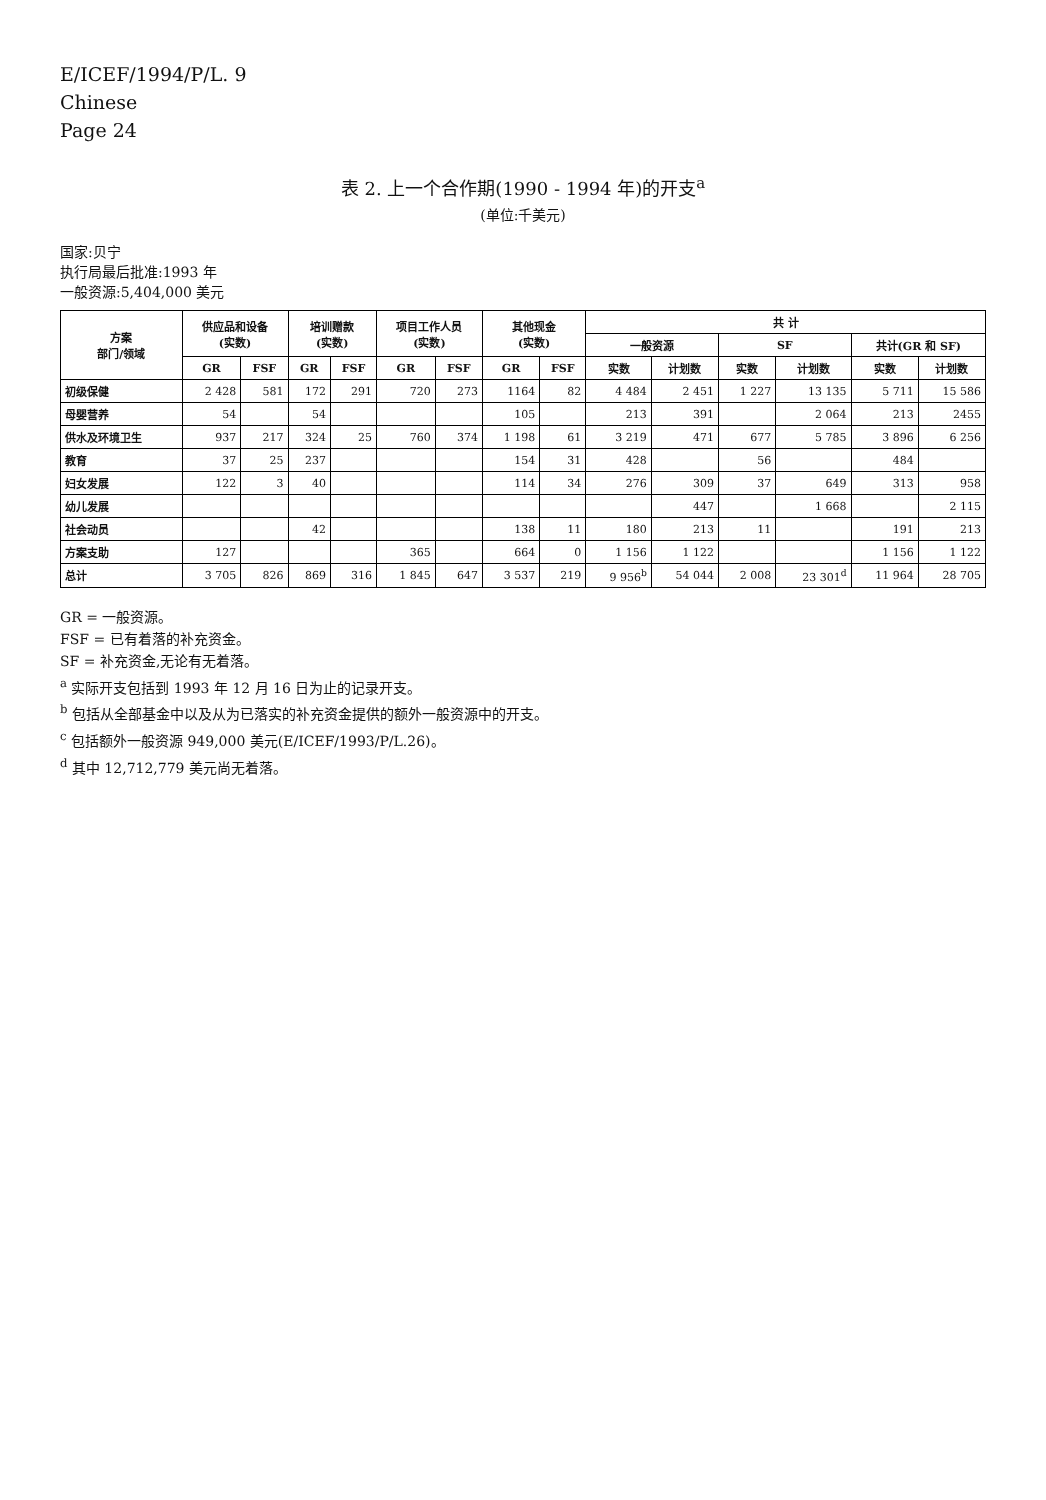E/ICEF/1994/P/L. 9
Chinese
Page 24
表 2. 上一个合作期(1990 - 1994 年)的开支<sup>a</sup>
(单位:千美元)
国家:贝宁
执行局最后批准:1993 年
一般资源:5,404,000 美元
| 方案 部门/领域 | 供应品和设备 (实数) | | 培训赠款 (实数) | | 项目工作人员 (实数) | | 其他现金 (实数) | | 共 计 | | | | | |
| --- | --- | --- | --- | --- | --- | --- | --- | --- | --- | --- | --- | --- | --- | --- |
| | | | | | | | | | 一般资源 | | SF | | 共计(GR 和 SF) | |
| | GR | FSF | GR | FSF | GR | FSF | GR | FSF | 实数 | 计划数 | 实数 | 计划数 | 实数 | 计划数 |
| 初级保健 | 2 428 | 581 | 172 | 291 | 720 | 273 | 1164 | 82 | 4 484 | 2 451 | 1 227 | 13 135 | 5 711 | 15 586 |
| 母婴营养 | 54 | | 54 | | | | 105 | | 213 | 391 | | 2 064 | 213 | 2455 |
| 供水及环境卫生 | 937 | 217 | 324 | 25 | 760 | 374 | 1 198 | 61 | 3 219 | 471 | 677 | 5 785 | 3 896 | 6 256 |
| 教育 | 37 | 25 | 237 | | | | 154 | 31 | 428 | | 56 | | 484 | |
| 妇女发展 | 122 | 3 | 40 | | | | 114 | 34 | 276 | 309 | 37 | 649 | 313 | 958 |
| 幼儿发展 | | | | | | | | | | 447 | | 1 668 | | 2 115 |
| 社会动员 | | | 42 | | | | 138 | 11 | 180 | 213 | 11 | | 191 | 213 |
| 方案支助 | 127 | | | | 365 | | 664 | 0 | 1 156 | 1 122 | | | 1 156 | 1 122 |
| 总计 | 3 705 | 826 | 869 | 316 | 1 845 | 647 | 3 537 | 219 | 9 956<sup>b</sup> | 54 044 | 2 008 | 23 301<sup>d</sup> | 11 964 | 28 705 |
GR = 一般资源。
FSF = 已有着落的补充资金。
SF = 补充资金,无论有无着落。
<sup>a</sup> 实际开支包括到 1993 年 12 月 16 日为止的记录开支。
<sup>b</sup> 包括从全部基金中以及从为已落实的补充资金提供的额外一般资源中的开支。
<sup>c</sup> 包括额外一般资源 949,000 美元(E/ICEF/1993/P/L.26)。
<sup>d</sup> 其中 12,712,779 美元尚无着落。